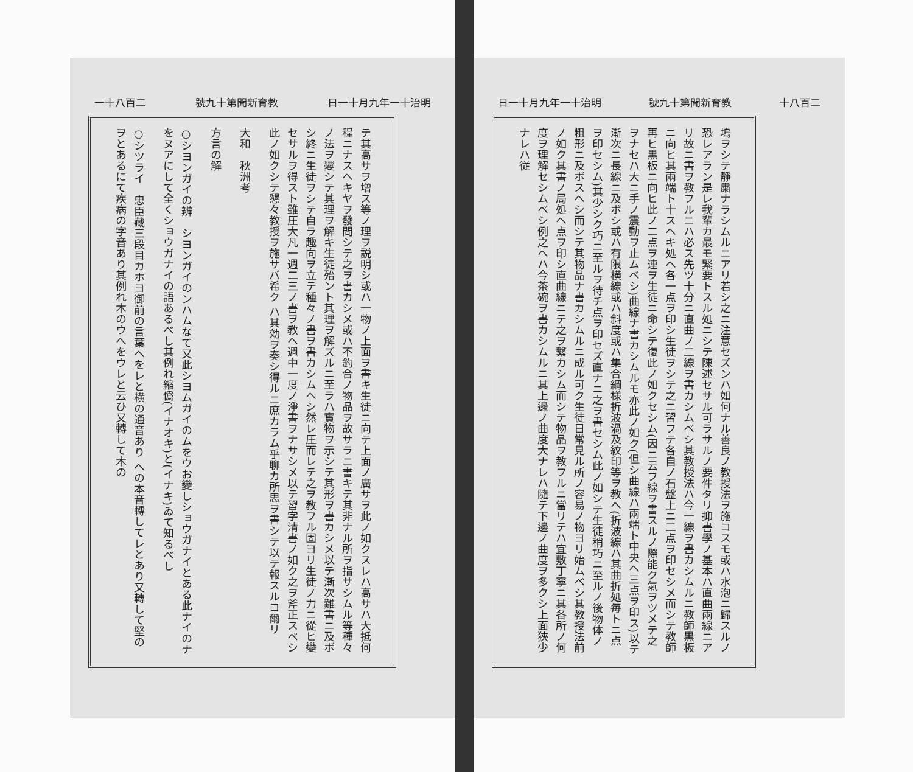一十八百二 號九十第聞新育教 日一十月九年一十治明
テ其高サヲ増ス等ノ理ヲ説明シ或ハ一物ノ上面ヲ書キ生徒ニ向テ上面ノ廣サヲ此ノ如クスレハ高サハ大抵何程ニナスヘキヤヲ發問シテ之ヲ書カシメ或ハ不釣合ノ物品ヲ故サラニ書キテ其非ナル所ヲ指サシムル等種々ノ法ヲ變シテ其理ヲ解キ生徒殆ント其理ヲ解ズルニ至ラハ實物ヲ示シテ其形ヲ書カシメ以テ漸次難書ニ及ボシ終ニ生徒ヲシテ自ラ趣向ヲ立テ種々ノ書ヲ書カシムヘシ然レ圧而レテ之ヲ教フル固ヨリ生徒ノ力ニ從ヒ變セサルヲ得スト雖圧大凡一週二三ノ書ヲ教ヘ週中一度ノ淨書ヲナサシメ以テ習字清書ノ如ク之ヲ斧正スベシ此ノ如クシテ懇々教授ヲ施サバ希ク ハ其効ヲ奏シ得ルニ庶カラム乎聊カ所思ヲ書シテ以テ報スルコ爾リ
大和　秋洲考
方言の解
○シヨンガイの辨　シヨンガイのンハムなて又此シヨムガイのムをウお變しショウガナイとある此ナイのナをヌアにして全くショウガナイの語あるべし其例れ縮僞(イナオキ)と(イナキ)ゐて知るべし
○シツライ　忠臣藏三段目カホヨ御前の言葉へをレと横の通音あり への本音轉してレとあり又轉して堅のヲとあるにて疾病の字音あり其例れ木のウへをウレと云ひ又轉して木の
日一十月九年一十治明 號九十第聞新育教 十八百二
塢ヲシテ靜粛ナラシムルニアリ若シ之ニ注意セズンハ如何ナル善良ノ教授法ヲ施コスモ或ハ水泡ニ歸スルノ恐レアラン是レ我輩カ最モ緊要トスル処ニシテ陳述セサル可ラサルノ要件タリ抑書學ノ基本ハ直曲兩線ニアリ故ニ書ヲ教フルニハ必ス先ツ十分ニ直曲ノ二線ヲ書カシムベシ其教授法ハ今一線ヲ書カシムルニ教師黒板ニ向ヒ其兩端ト十スヘキ処ヘ各一点ヲ印シ生徒ヲシテ之ニ習フテ各自ノ石盤上ニ二点ヲ印セシメ而シテ教師再ヒ黒板ニ向ヒ此ノ二点ヲ連ヲ生徒ニ命シテ復此ノ如クセシム(因ニ云フ線ヲ書スルノ際能ク氣ヲツメテ之ヲナセハ大ニ手ノ震動ヲ止ムベシ)曲線ナ書カシムルモ亦此ノ如ク(但シ曲線ハ兩端ト中央ヘ三点ヲ印ス)以テ漸次ニ長線ニ及ボシ或ハ有限横線或ハ斜度或ハ集合綱様折波渦及紋印等ヲ教ヘ(折波線ハ其曲折処毎トニ点ヲ印セシム)其少シク巧ニ至ルヲ待チ点ヲ印セズ直ナニ之ヲ書セシム此ノ如シテ生徒稍巧ニ至ルノ後物体ノ粗形ニ及ボスヘシ而シテ其物品ナ書カシムルニ成ル可ク生徒日常見ル所ノ容易ノ物ヨリ始ムベシ其教授法前ノ如ク其書ノ局処ヘ点ヲ印シ直曲線ニテ之ヲ繋カシム而シテ物品ヲ教フルニ當リテハ宜敷丁寧ニ其各所ノ何度ヲ理解セシムベシ例之ヘハ今茶碗ヲ書カシムルニ其上邊ノ曲度大ナレハ隨テ下邊ノ曲度ヲ多クシ上面狹少ナレハ従